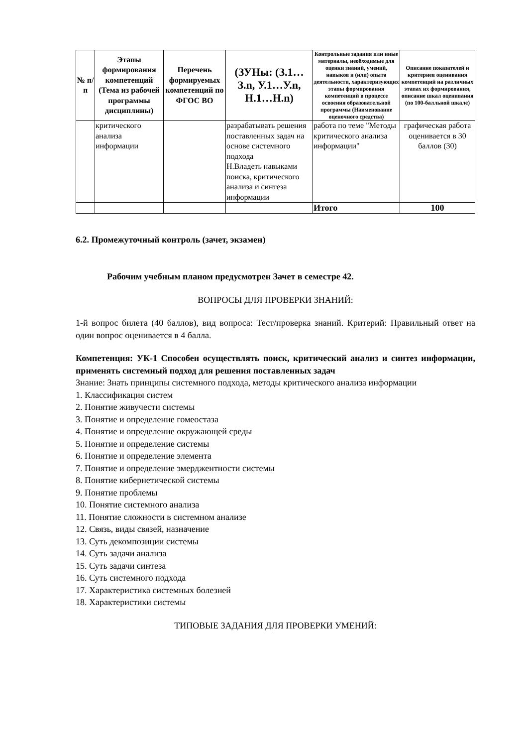| № п/п | Этапы формирования компетенций (Тема из рабочей программы дисциплины) | Перечень формируемых компетенций по ФГОС ВО | (ЗУНы: (З.1…З.n, У.1…У.n, Н.1…Н.n) | Контрольные задания или иные материалы, необходимые для оценки знаний, умений, навыков и (или) опыта деятельности, характеризующих этапы формирования компетенций в процессе освоения образовательной программы (Наименование оценочного средства) | Описание показателей и критериев оценивания компетенций на различных этапах их формирования, описание шкал оценивания (по 100-балльной шкале) |
| --- | --- | --- | --- | --- | --- |
| | критического анализа информации | | разрабатывать решения поставленных задач на основе системного подхода Н.Владеть навыками поиска, критического анализа и синтеза информации | работа по теме "Методы критического анализа информации" | графическая работа оценивается в 30 баллов (30) |
| | | | | Итого | 100 |
6.2. Промежуточный контроль (зачет, экзамен)
Рабочим учебным планом предусмотрен Зачет в семестре 42.
ВОПРОСЫ ДЛЯ ПРОВЕРКИ ЗНАНИЙ:
1-й вопрос билета (40 баллов), вид вопроса: Тест/проверка знаний. Критерий: Правильный ответ на один вопрос оценивается в 4 балла.
Компетенция: УК-1 Способен осуществлять поиск, критический анализ и синтез информации, применять системный подход для решения поставленных задач
Знание: Знать принципы системного подхода, методы критического анализа информации
1. Классификация систем
2. Понятие живучести системы
3. Понятие и определение гомеостаза
4. Понятие и определение окружающей среды
5. Понятие и определение системы
6. Понятие и определение элемента
7. Понятие и определение эмерджентности системы
8. Понятие кибернетической системы
9. Понятие проблемы
10. Понятие системного анализа
11. Понятие сложности в системном анализе
12. Связь, виды связей, назначение
13. Суть декомпозиции системы
14. Суть задачи анализа
15. Суть задачи синтеза
16. Суть системного подхода
17. Характеристика системных болезней
18. Характеристики системы
ТИПОВЫЕ ЗАДАНИЯ ДЛЯ ПРОВЕРКИ УМЕНИЙ: